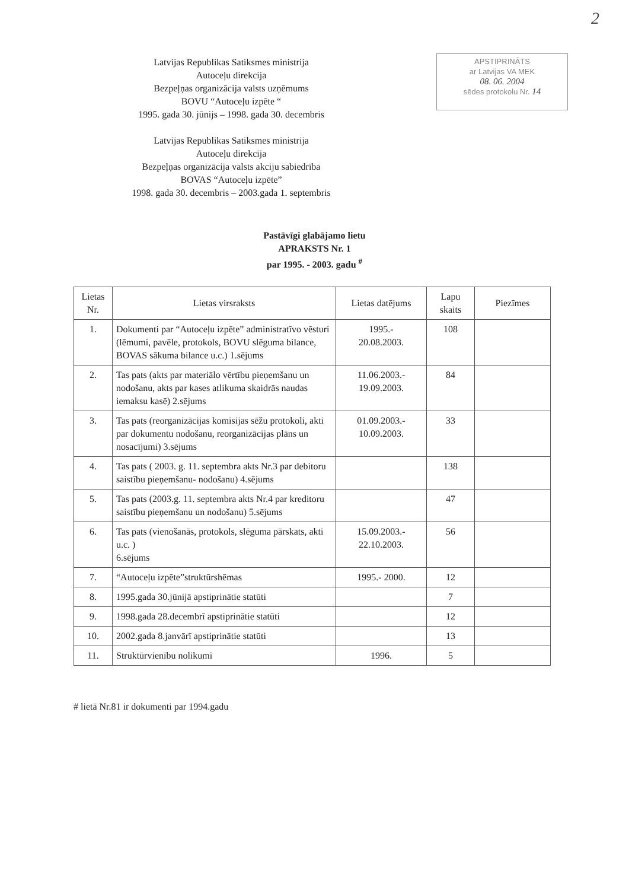2
Latvijas Republikas Satiksmes ministrija
Autoceļu direkcija
Bezpeļņas organizācija valsts uzņēmums
BOVU “Autoceļu izpēte “
1995. gada 30. jūnijs – 1998. gada 30. decembris
APSTIPRINĀTS
ar Latvijas VA MEK
08. 06. 2004
sēdes protokolu Nr. 14
Latvijas Republikas Satiksmes ministrija
Autoceļu direkcija
Bezpeļņas organizācija valsts akciju sabiedrība
BOVAS “Autoceļu izpēte”
1998. gada 30. decembris – 2003.gada 1. septembris
Pastāvīgi glabājamo lietu
APRAKSTS Nr. 1
par 1995. - 2003. gadu <sup>#</sup>
| Lietas Nr. | Lietas virsraksts | Lietas datējums | Lapu skaits | Piezīmes |
| --- | --- | --- | --- | --- |
| 1. | Dokumenti par “Autoceļu izpēte” administratīvo vēsturi (lēmumi, pavēle, protokols, BOVU slēguma bilance, BOVAS sākuma bilance u.c.) 1.sējums | 1995.- 20.08.2003. | 108 | |
| 2. | Tas pats (akts par materiālo vērtību pieņemšanu un nodošanu, akts par kases atlikuma skaidrās naudas iemaksu kasē) 2.sējums | 11.06.2003.- 19.09.2003. | 84 | |
| 3. | Tas pats (reorganizācijas komisijas sēžu protokoli, akti par dokumentu nodošanu, reorganizācijas plāns un nosacījumi) 3.sējums | 01.09.2003.- 10.09.2003. | 33 | |
| 4. | Tas pats ( 2003. g. 11. septembra akts Nr.3 par debitoru saistību pieņemšanu- nodošanu) 4.sējums | | 138 | |
| 5. | Tas pats (2003.g. 11. septembra akts Nr.4 par kreditoru saistību pieņemšanu un nodošanu) 5.sējums | | 47 | |
| 6. | Tas pats (vienošanās, protokols, slēguma pārskats, akti u.c. ) 6.sējums | 15.09.2003.- 22.10.2003. | 56 | |
| 7. | “Autoceļu izpēte”struktūrshēmas | 1995.- 2000. | 12 | |
| 8. | 1995.gada 30.jūnijā apstiprinātie statūti | | 7 | |
| 9. | 1998.gada 28.decembrī apstiprinātie statūti | | 12 | |
| 10. | 2002.gada 8.janvārī apstiprinātie statūti | | 13 | |
| 11. | Struktūrvienību nolikumi | 1996. | 5 | |
# lietā Nr.81 ir dokumenti par 1994.gadu